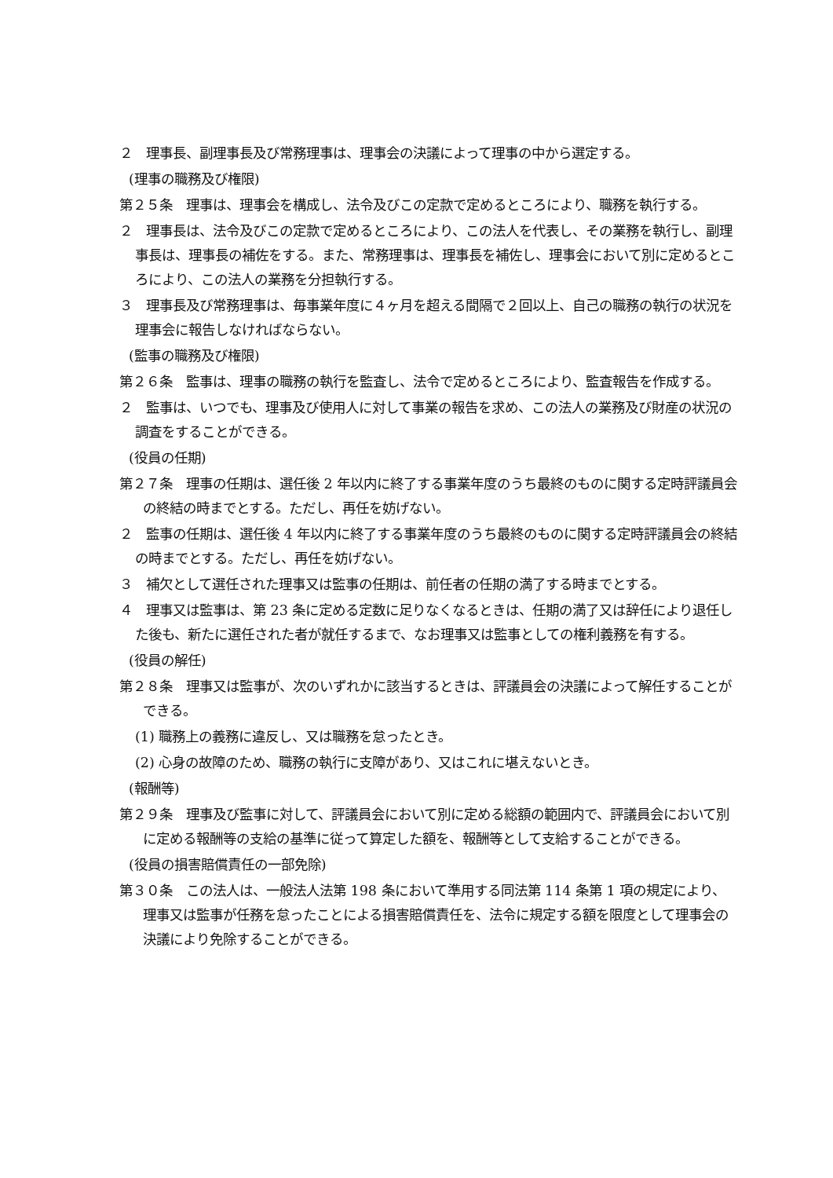２　理事長、副理事長及び常務理事は、理事会の決議によって理事の中から選定する。
(理事の職務及び権限)
第２５条　理事は、理事会を構成し、法令及びこの定款で定めるところにより、職務を執行する。
２　理事長は、法令及びこの定款で定めるところにより、この法人を代表し、その業務を執行し、副理事長は、理事長の補佐をする。また、常務理事は、理事長を補佐し、理事会において別に定めるところにより、この法人の業務を分担執行する。
３　理事長及び常務理事は、毎事業年度に４ヶ月を超える間隔で２回以上、自己の職務の執行の状況を理事会に報告しなければならない。
(監事の職務及び権限)
第２６条　監事は、理事の職務の執行を監査し、法令で定めるところにより、監査報告を作成する。
２　監事は、いつでも、理事及び使用人に対して事業の報告を求め、この法人の業務及び財産の状況の調査をすることができる。
(役員の任期)
第２７条　理事の任期は、選任後 2 年以内に終了する事業年度のうち最終のものに関する定時評議員会の終結の時までとする。ただし、再任を妨げない。
２　監事の任期は、選任後 4 年以内に終了する事業年度のうち最終のものに関する定時評議員会の終結の時までとする。ただし、再任を妨げない。
３　補欠として選任された理事又は監事の任期は、前任者の任期の満了する時までとする。
４　理事又は監事は、第 23 条に定める定数に足りなくなるときは、任期の満了又は辞任により退任した後も、新たに選任された者が就任するまで、なお理事又は監事としての権利義務を有する。
(役員の解任)
第２８条　理事又は監事が、次のいずれかに該当するときは、評議員会の決議によって解任することができる。
(1) 職務上の義務に違反し、又は職務を怠ったとき。
(2) 心身の故障のため、職務の執行に支障があり、又はこれに堪えないとき。
(報酬等)
第２９条　理事及び監事に対して、評議員会において別に定める総額の範囲内で、評議員会において別に定める報酬等の支給の基準に従って算定した額を、報酬等として支給することができる。
(役員の損害賠償責任の一部免除)
第３０条　この法人は、一般法人法第 198 条において準用する同法第 114 条第 1 項の規定により、理事又は監事が任務を怠ったことによる損害賠償責任を、法令に規定する額を限度として理事会の決議により免除することができる。